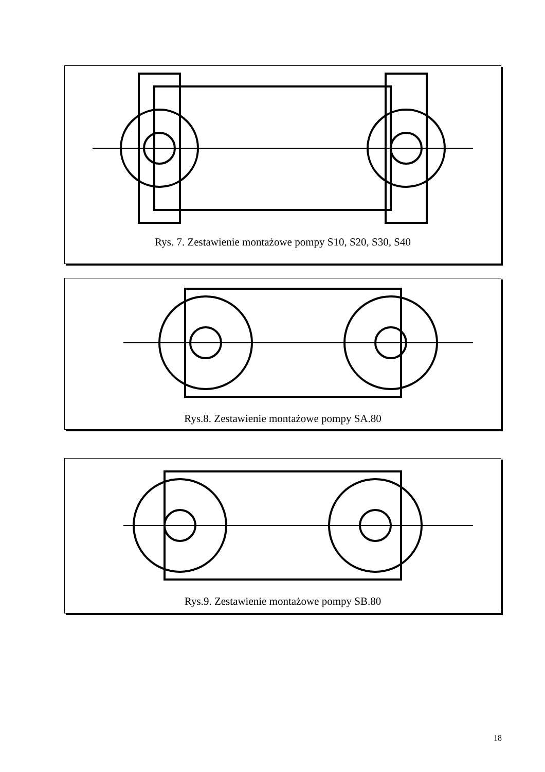Rys. 7. Zestawienie montażowe pompy S10, S20, S30, S40
Rys.8. Zestawienie montażowe pompy SA.80
Rys.9. Zestawienie montażowe pompy SB.80
18